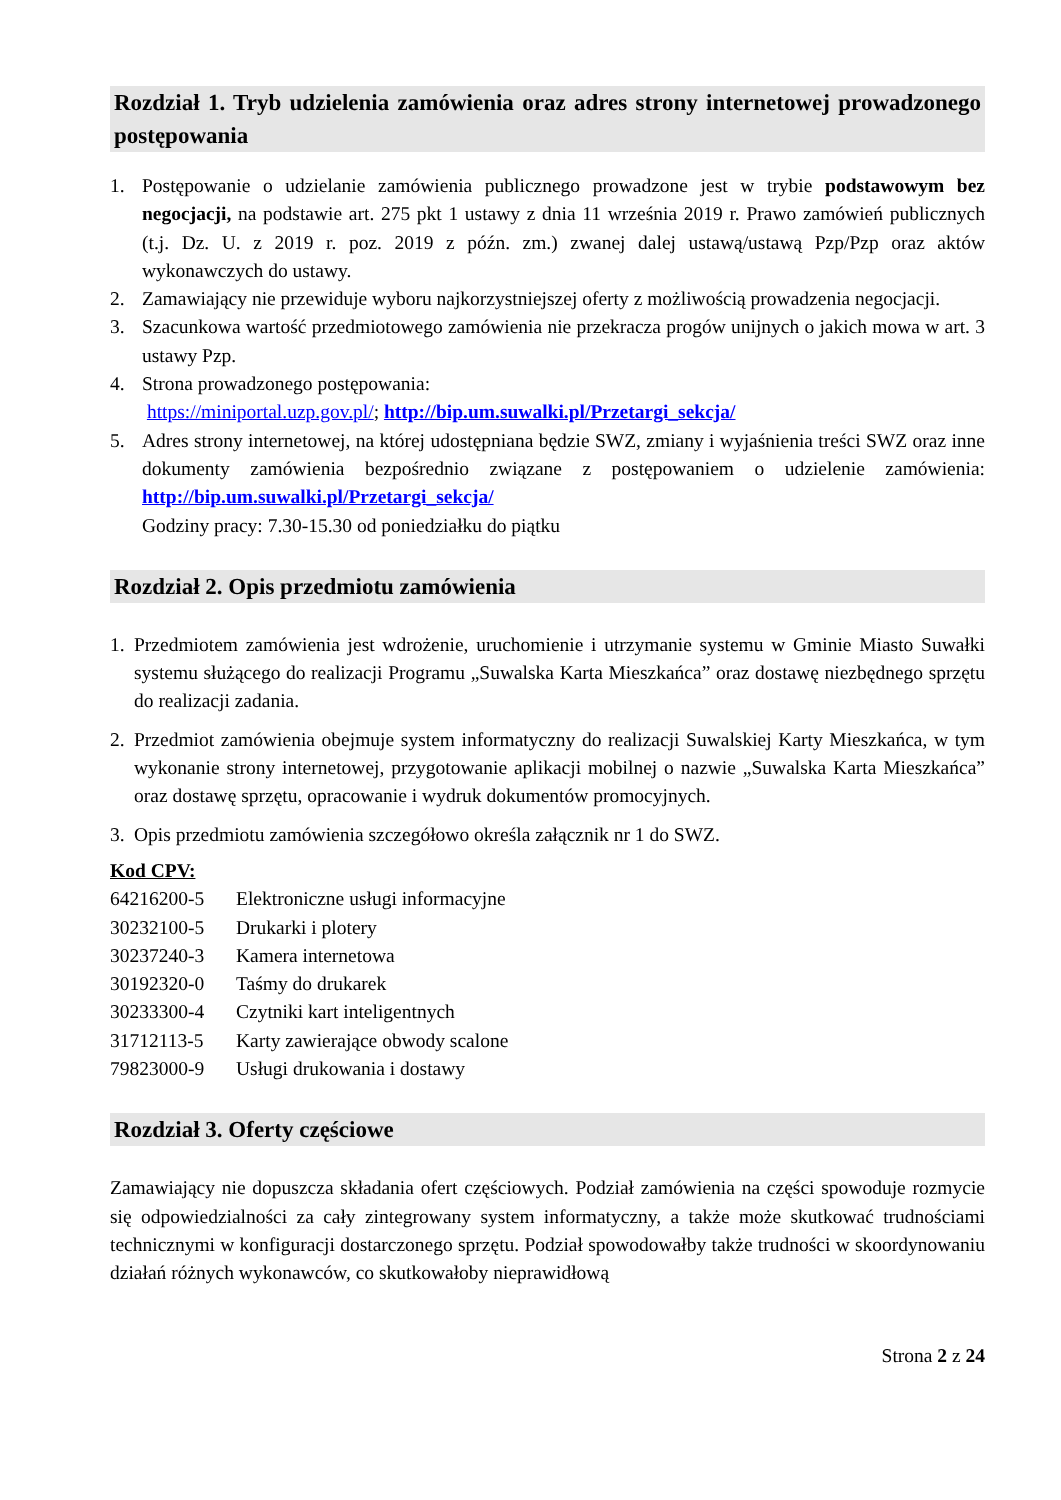Rozdział 1. Tryb udzielenia zamówienia oraz adres strony internetowej prowadzonego postępowania
1. Postępowanie o udzielanie zamówienia publicznego prowadzone jest w trybie podstawowym bez negocjacji, na podstawie art. 275 pkt 1 ustawy z dnia 11 września 2019 r. Prawo zamówień publicznych (t.j. Dz. U. z 2019 r. poz. 2019 z późn. zm.) zwanej dalej ustawą/ustawą Pzp/Pzp oraz aktów wykonawczych do ustawy.
2. Zamawiający nie przewiduje wyboru najkorzystniejszej oferty z możliwością prowadzenia negocjacji.
3. Szacunkowa wartość przedmiotowego zamówienia nie przekracza progów unijnych o jakich mowa w art. 3 ustawy Pzp.
4. Strona prowadzonego postępowania:
https://miniportal.uzp.gov.pl/; http://bip.um.suwalki.pl/Przetargi_sekcja/
5. Adres strony internetowej, na której udostępniana będzie SWZ, zmiany i wyjaśnienia treści SWZ oraz inne dokumenty zamówienia bezpośrednio związane z postępowaniem o udzielenie zamówienia: http://bip.um.suwalki.pl/Przetargi_sekcja/
Godziny pracy: 7.30-15.30 od poniedziałku do piątku
Rozdział 2. Opis przedmiotu zamówienia
1. Przedmiotem zamówienia jest wdrożenie, uruchomienie i utrzymanie systemu w Gminie Miasto Suwałki systemu służącego do realizacji Programu „Suwalska Karta Mieszkańca” oraz dostawę niezbędnego sprzętu do realizacji zadania.
2. Przedmiot zamówienia obejmuje system informatyczny do realizacji Suwalskiej Karty Mieszkańca, w tym wykonanie strony internetowej, przygotowanie aplikacji mobilnej o nazwie „Suwalska Karta Mieszkańca” oraz dostawę sprzętu, opracowanie i wydruk dokumentów promocyjnych.
3. Opis przedmiotu zamówienia szczegółowo określa załącznik nr 1 do SWZ.
Kod CPV:
64216200-5 Elektroniczne usługi informacyjne
30232100-5 Drukarki i plotery
30237240-3 Kamera internetowa
30192320-0 Taśmy do drukarek
30233300-4 Czytniki kart inteligentnych
31712113-5 Karty zawierające obwody scalone
79823000-9 Usługi drukowania i dostawy
Rozdział 3. Oferty częściowe
Zamawiający nie dopuszcza składania ofert częściowych. Podział zamówienia na części spowoduje rozmycie się odpowiedzialności za cały zintegrowany system informatyczny, a także może skutkować trudnościami technicznymi w konfiguracji dostarczonego sprzętu. Podział spowodowałby także trudności w skoordynowaniu działań różnych wykonawców, co skutkowałoby nieprawidłową
Strona 2 z 24